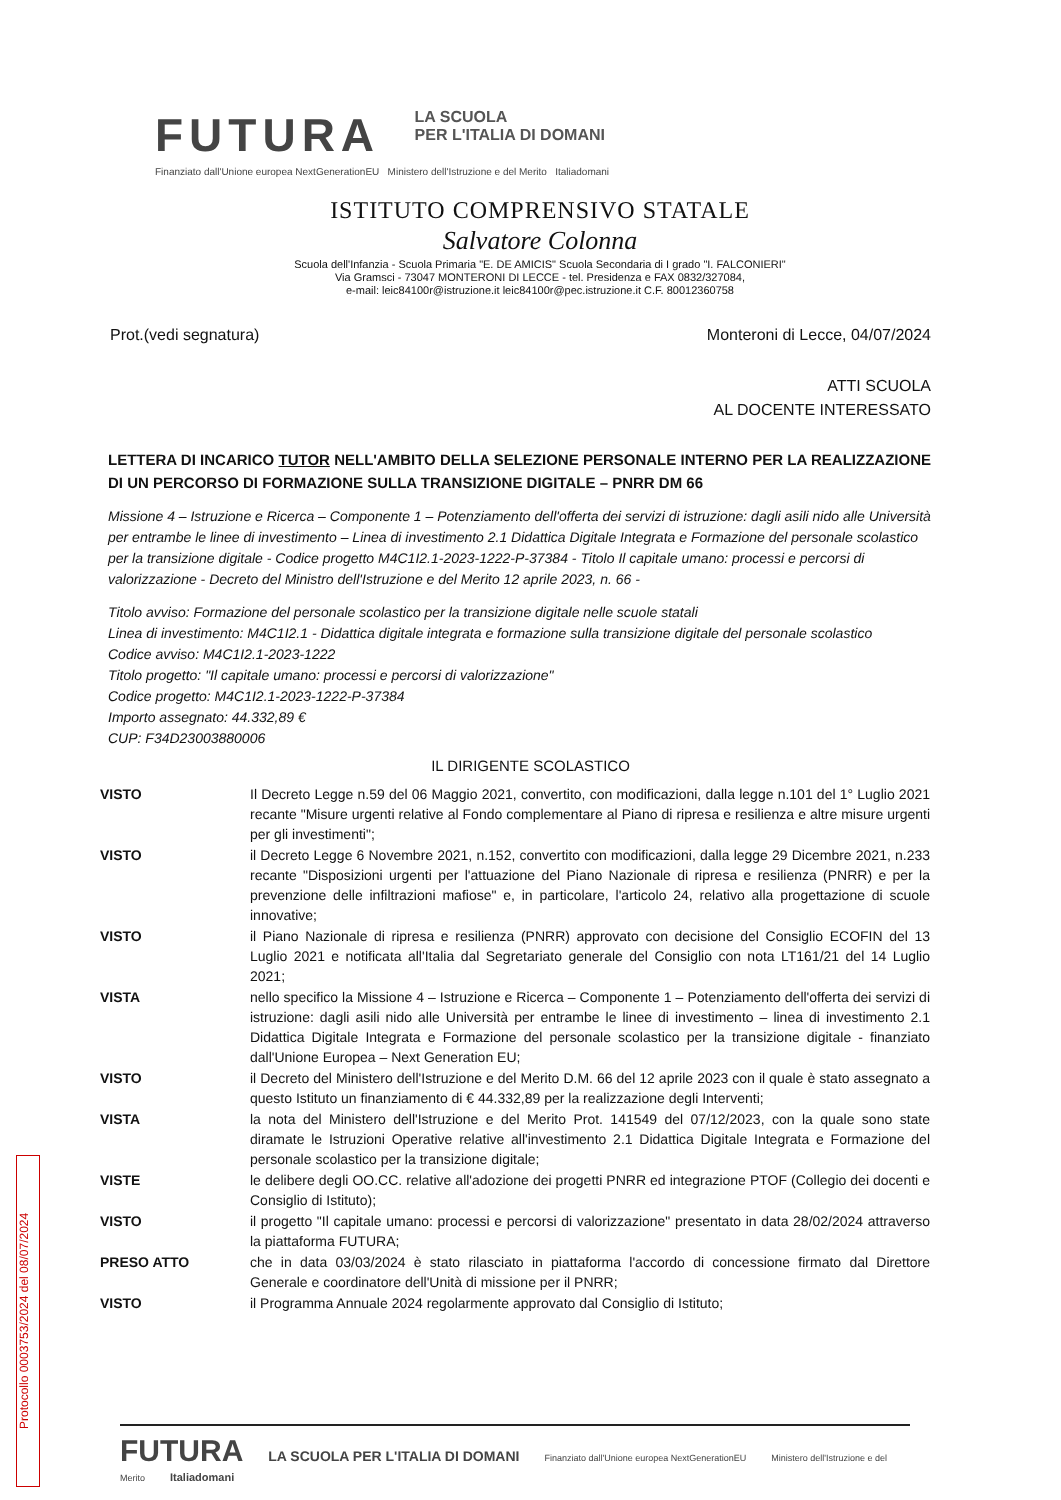FUTURA LA SCUOLA
PER L'ITALIA DI DOMANI
Finanziato dall'Unione europea NextGenerationEU Ministero dell'Istruzione e del Merito Italiadomani
ISTITUTO COMPRENSIVO STATALE
Salvatore Colonna
Scuola dell'Infanzia - Scuola Primaria "E. DE AMICIS" Scuola Secondaria di I grado "I. FALCONIERI"
Via Gramsci - 73047 MONTERONI DI LECCE - tel. Presidenza e FAX 0832/327084,
e-mail: leic84100r@istruzione.it leic84100r@pec.istruzione.it C.F. 80012360758
Prot.(vedi segnatura) Monteroni di Lecce, 04/07/2024
ATTI SCUOLA
AL DOCENTE INTERESSATO
LETTERA DI INCARICO TUTOR NELL'AMBITO DELLA SELEZIONE PERSONALE INTERNO PER LA REALIZZAZIONE DI UN PERCORSO DI FORMAZIONE SULLA TRANSIZIONE DIGITALE – PNRR DM 66
Missione 4 – Istruzione e Ricerca – Componente 1 – Potenziamento dell'offerta dei servizi di istruzione: dagli asili nido alle Università per entrambe le linee di investimento – Linea di investimento 2.1 Didattica Digitale Integrata e Formazione del personale scolastico per la transizione digitale - Codice progetto M4C1I2.1-2023-1222-P-37384 - Titolo Il capitale umano: processi e percorsi di valorizzazione - Decreto del Ministro dell'Istruzione e del Merito 12 aprile 2023, n. 66 -
Titolo avviso: Formazione del personale scolastico per la transizione digitale nelle scuole statali
Linea di investimento: M4C1I2.1 - Didattica digitale integrata e formazione sulla transizione digitale del personale scolastico
Codice avviso: M4C1I2.1-2023-1222
Titolo progetto: "Il capitale umano: processi e percorsi di valorizzazione"
Codice progetto: M4C1I2.1-2023-1222-P-37384
Importo assegnato: 44.332,89 €
CUP: F34D23003880006
IL DIRIGENTE SCOLASTICO
| VISTO | Il Decreto Legge n.59 del 06 Maggio 2021, convertito, con modificazioni, dalla legge n.101 del 1° Luglio 2021 recante "Misure urgenti relative al Fondo complementare al Piano di ripresa e resilienza e altre misure urgenti per gli investimenti"; |
| VISTO | il Decreto Legge 6 Novembre 2021, n.152, convertito con modificazioni, dalla legge 29 Dicembre 2021, n.233 recante "Disposizioni urgenti per l'attuazione del Piano Nazionale di ripresa e resilienza (PNRR) e per la prevenzione delle infiltrazioni mafiose" e, in particolare, l'articolo 24, relativo alla progettazione di scuole innovative; |
| VISTO | il Piano Nazionale di ripresa e resilienza (PNRR) approvato con decisione del Consiglio ECOFIN del 13 Luglio 2021 e notificata all'Italia dal Segretariato generale del Consiglio con nota LT161/21 del 14 Luglio 2021; |
| VISTA | nello specifico la Missione 4 – Istruzione e Ricerca – Componente 1 – Potenziamento dell'offerta dei servizi di istruzione: dagli asili nido alle Università per entrambe le linee di investimento – linea di investimento 2.1 Didattica Digitale Integrata e Formazione del personale scolastico per la transizione digitale - finanziato dall'Unione Europea – Next Generation EU; |
| VISTO | il Decreto del Ministero dell'Istruzione e del Merito D.M. 66 del 12 aprile 2023 con il quale è stato assegnato a questo Istituto un finanziamento di € 44.332,89 per la realizzazione degli Interventi; |
| VISTA | la nota del Ministero dell'Istruzione e del Merito Prot. 141549 del 07/12/2023, con la quale sono state diramate le Istruzioni Operative relative all'investimento 2.1 Didattica Digitale Integrata e Formazione del personale scolastico per la transizione digitale; |
| VISTE | le delibere degli OO.CC. relative all'adozione dei progetti PNRR ed integrazione PTOF (Collegio dei docenti e Consiglio di Istituto); |
| VISTO | il progetto "Il capitale umano: processi e percorsi di valorizzazione" presentato in data 28/02/2024 attraverso la piattaforma FUTURA; |
| PRESO ATTO | che in data 03/03/2024 è stato rilasciato in piattaforma l'accordo di concessione firmato dal Direttore Generale e coordinatore dell'Unità di missione per il PNRR; |
| VISTO | il Programma Annuale 2024 regolarmente approvato dal Consiglio di Istituto; |
FUTURA LA SCUOLA PER L'ITALIA DI DOMANI Finanziato dall'Unione europea NextGenerationEU Ministero dell'Istruzione e del Merito Italiadomani
Protocollo 0003753/2024 del 08/07/2024